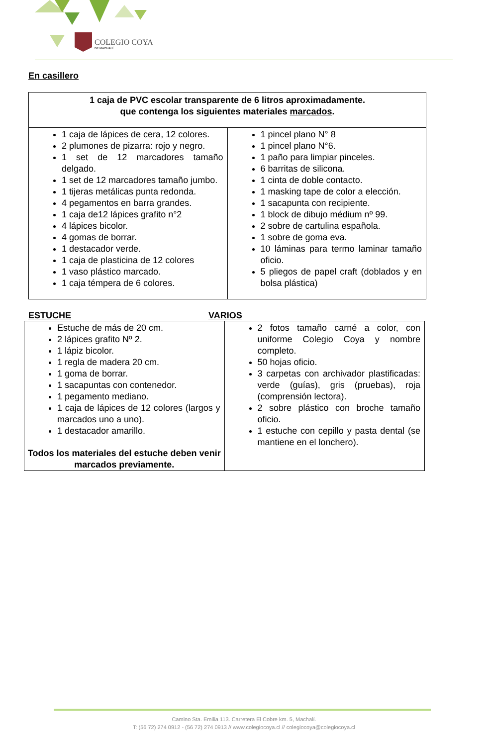COLEGIO COYA
DE MACHALÍ
En casillero
| 1 caja de PVC escolar transparente de 6 litros aproximadamente. que contenga los siguientes materiales marcados . | |
| --- | --- |
| 1 caja de lápices de cera, 12 colores. 2 plumones de pizarra: rojo y negro. 1 set de 12 marcadores tamaño delgado. 1 set de 12 marcadores tamaño jumbo. 1 tijeras metálicas punta redonda. 4 pegamentos en barra grandes. 1 caja de12 lápices grafito n°2 4 lápices bicolor. 4 gomas de borrar. 1 destacador verde. 1 caja de plasticina de 12 colores 1 vaso plástico marcado. 1 caja témpera de 6 colores. | 1 pincel plano N° 8 1 pincel plano N°6. 1 paño para limpiar pinceles. 6 barritas de silicona. 1 cinta de doble contacto. 1 masking tape de color a elección. 1 sacapunta con recipiente. 1 block de dibujo médium nº 99. 2 sobre de cartulina española. 1 sobre de goma eva. 10 láminas para termo laminar tamaño oficio. 5 pliegos de papel craft (doblados y en bolsa plástica) |
ESTUCHE VARIOS
| Estuche de más de 20 cm. 2 lápices grafito Nº 2. 1 lápiz bicolor. 1 regla de madera 20 cm. 1 goma de borrar. 1 sacapuntas con contenedor. 1 pegamento mediano. 1 caja de lápices de 12 colores (largos y marcados uno a uno). 1 destacador amarillo. Todos los materiales del estuche deben venir marcados previamente. | 2 fotos tamaño carné a color, con uniforme Colegio Coya y nombre completo. 50 hojas oficio. 3 carpetas con archivador plastificadas: verde (guías), gris (pruebas), roja (comprensión lectora). 2 sobre plástico con broche tamaño oficio. 1 estuche con cepillo y pasta dental (se mantiene en el lonchero). |
Camino Sta. Emilia 113. Carretera El Cobre km. 5, Machalí.
T: (56 72) 274 0912 - (56 72) 274 0913 // www.colegiocoya.cl // colegiocoya@colegiocoya.cl